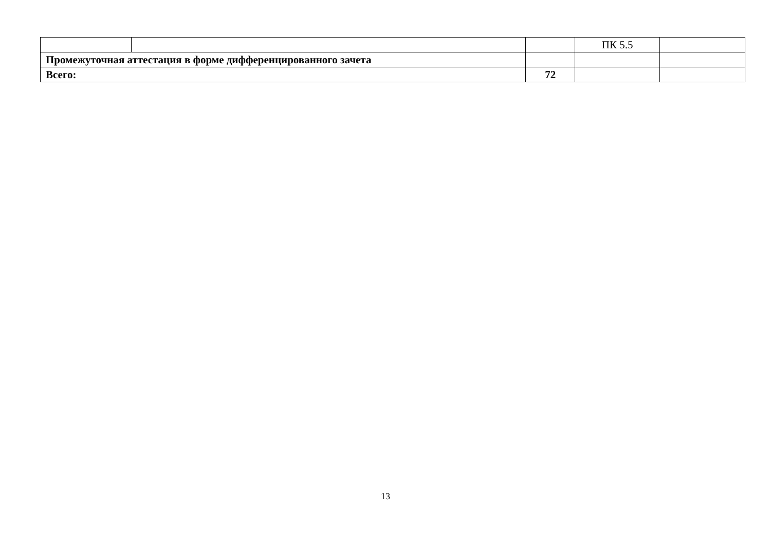| | | | ПК 5.5 | |
| Промежуточная аттестация в форме дифференцированного зачета | | | | |
| Всего: | | 72 | | |
13